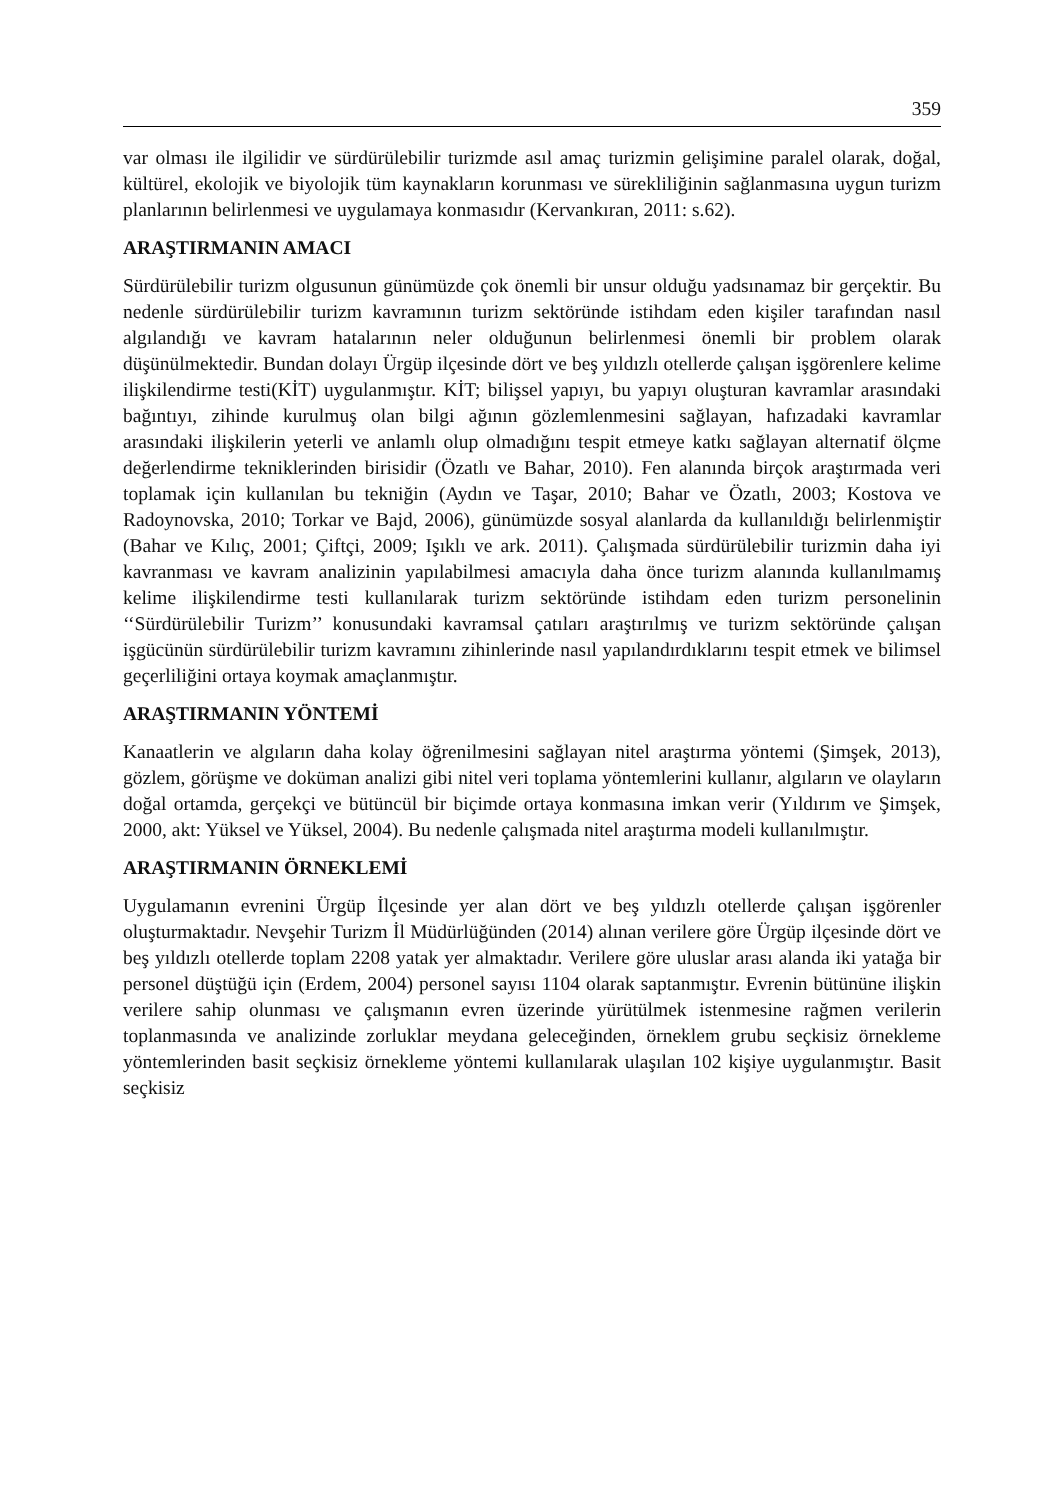359
var olması ile ilgilidir ve sürdürülebilir turizmde asıl amaç turizmin gelişimine paralel olarak, doğal, kültürel, ekolojik ve biyolojik tüm kaynakların korunması ve sürekliliğinin sağlanmasına uygun turizm planlarının belirlenmesi ve uygulamaya konmasıdır (Kervankıran, 2011: s.62).
ARAŞTIRMANIN AMACI
Sürdürülebilir turizm olgusunun günümüzde çok önemli bir unsur olduğu yadsınamaz bir gerçektir. Bu nedenle sürdürülebilir turizm kavramının turizm sektöründe istihdam eden kişiler tarafından nasıl algılandığı ve kavram hatalarının neler olduğunun belirlenmesi önemli bir problem olarak düşünülmektedir. Bundan dolayı Ürgüp ilçesinde dört ve beş yıldızlı otellerde çalışan işgörenlere kelime ilişkilendirme testi(KİT) uygulanmıştır. KİT; bilişsel yapıyı, bu yapıyı oluşturan kavramlar arasındaki bağıntıyı, zihinde kurulmuş olan bilgi ağının gözlemlenmesini sağlayan, hafızadaki kavramlar arasındaki ilişkilerin yeterli ve anlamlı olup olmadığını tespit etmeye katkı sağlayan alternatif ölçme değerlendirme tekniklerinden birisidir (Özatlı ve Bahar, 2010). Fen alanında birçok araştırmada veri toplamak için kullanılan bu tekniğin (Aydın ve Taşar, 2010; Bahar ve Özatlı, 2003; Kostova ve Radoynovska, 2010; Torkar ve Bajd, 2006), günümüzde sosyal alanlarda da kullanıldığı belirlenmiştir (Bahar ve Kılıç, 2001; Çiftçi, 2009; Işıklı ve ark. 2011). Çalışmada sürdürülebilir turizmin daha iyi kavranması ve kavram analizinin yapılabilmesi amacıyla daha önce turizm alanında kullanılmamış kelime ilişkilendirme testi kullanılarak turizm sektöründe istihdam eden turizm personelinin ‘‘Sürdürülebilir Turizm’’ konusundaki kavramsal çatıları araştırılmış ve turizm sektöründe çalışan işgücünün sürdürülebilir turizm kavramını zihinlerinde nasıl yapılandırdıklarını tespit etmek ve bilimsel geçerliliğini ortaya koymak amaçlanmıştır.
ARAŞTIRMANIN YÖNTEMİ
Kanaatlerin ve algıların daha kolay öğrenilmesini sağlayan nitel araştırma yöntemi (Şimşek, 2013), gözlem, görüşme ve doküman analizi gibi nitel veri toplama yöntemlerini kullanır, algıların ve olayların doğal ortamda, gerçekçi ve bütüncül bir biçimde ortaya konmasına imkan verir (Yıldırım ve Şimşek, 2000, akt: Yüksel ve Yüksel, 2004). Bu nedenle çalışmada nitel araştırma modeli kullanılmıştır.
ARAŞTIRMANIN ÖRNEKLEMİ
Uygulamanın evrenini Ürgüp İlçesinde yer alan dört ve beş yıldızlı otellerde çalışan işgörenler oluşturmaktadır. Nevşehir Turizm İl Müdürlüğünden (2014) alınan verilere göre Ürgüp ilçesinde dört ve beş yıldızlı otellerde toplam 2208 yatak yer almaktadır. Verilere göre uluslar arası alanda iki yatağa bir personel düştüğü için (Erdem, 2004) personel sayısı 1104 olarak saptanmıştır. Evrenin bütününe ilişkin verilere sahip olunması ve çalışmanın evren üzerinde yürütülmek istenmesine rağmen verilerin toplanmasında ve analizinde zorluklar meydana geleceğinden, örneklem grubu seçkisiz örnekleme yöntemlerinden basit seçkisiz örnekleme yöntemi kullanılarak ulaşılan 102 kişiye uygulanmıştır. Basit seçkisiz